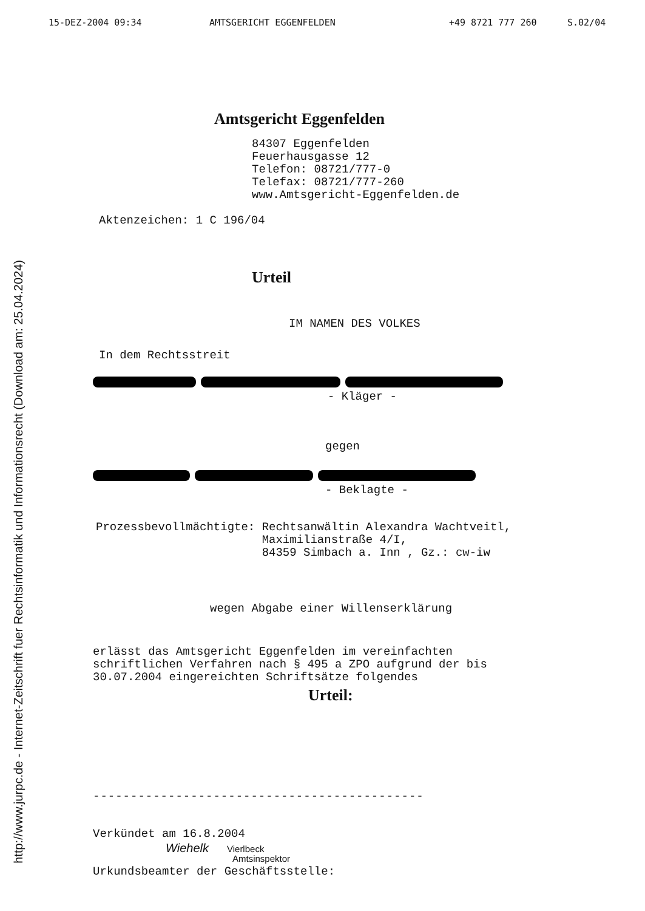http://www.jurpc.de - Internet-Zeitschrift fuer Rechtsinformatik und Informationsrecht (Download am: 25.04.2024)
15-DEZ-2004 09:34 AMTSGERICHT EGGENFELDEN +49 8721 777 260 S.02/04
Amtsgericht Eggenfelden
84307 Eggenfelden
Feuerhausgasse 12
Telefon: 08721/777-0
Telefax: 08721/777-260
www.Amtsgericht-Eggenfelden.de
Aktenzeichen: 1 C 196/04
Urteil
IM NAMEN DES VOLKES
In dem Rechtsstreit
- Kläger -
gegen
- Beklagte -
Prozessbevollmächtigte: Rechtsanwältin Alexandra Wachtveitl,
Maximilianstraße 4/I,
84359 Simbach a. Inn , Gz.: cw-iw
wegen Abgabe einer Willenserklärung
erlässt das Amtsgericht Eggenfelden im vereinfachten
schriftlichen Verfahren nach § 495 a ZPO aufgrund der bis
30.07.2004 eingereichten Schriftsätze folgendes
Urteil:
--------------------------------------------
Verkündet am 16.8.2004
Wiehelk Vierlbeck
Amtsinspektor
Urkundsbeamter der Geschäftsstelle: